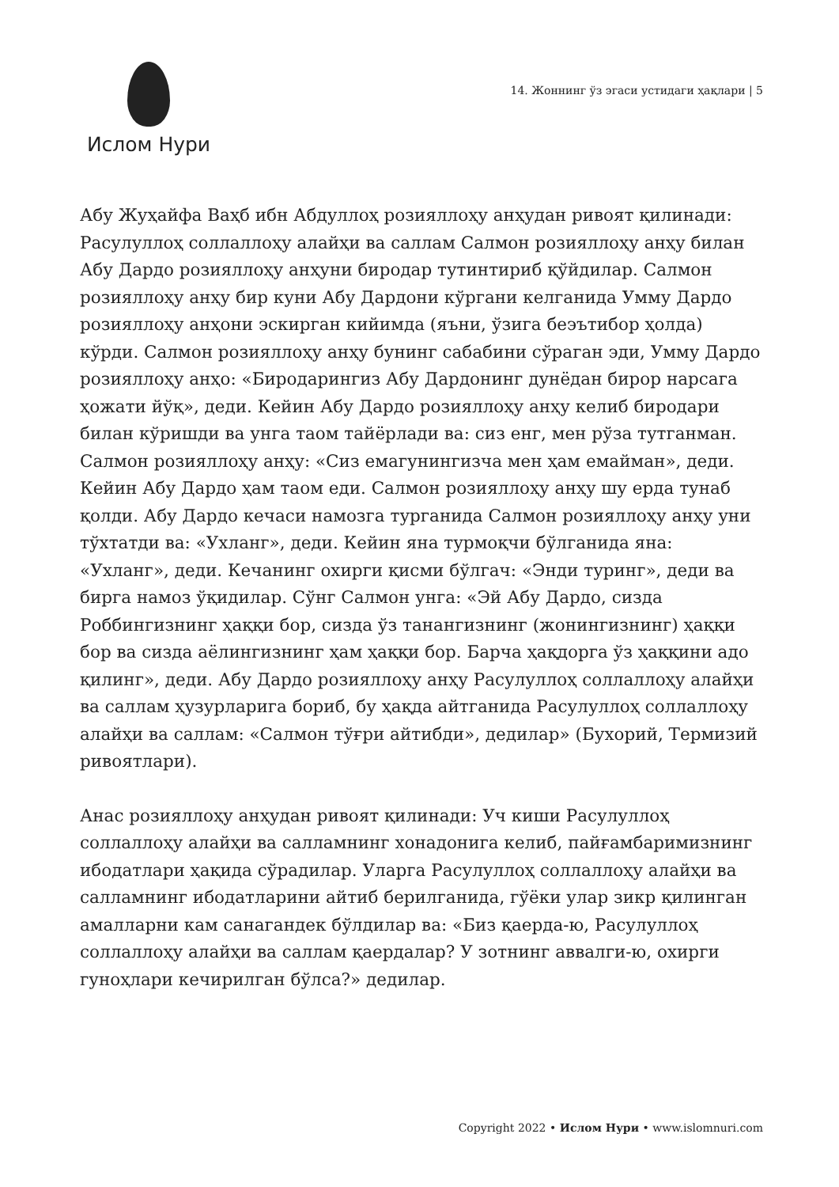Ислом Нури
14. Жоннинг ўз эгаси устидаги ҳақлари | 5
Абу Жуҳайфа Ваҳб ибн Абдуллоҳ розияллоҳу анҳудан ривоят қилинади: Расулуллоҳ соллаллоҳу алайҳи ва саллам Салмон розияллоҳу анҳу билан Абу Дардо розияллоҳу анҳуни биродар тутинтириб қўйдилар. Салмон розияллоҳу анҳу бир куни Абу Дардони кўргани келганида Умму Дардо розияллоҳу анҳони эскирган кийимда (яъни, ўзига беэътибор ҳолда) кўрди. Салмон розияллоҳу анҳу бунинг сабабини сўраган эди, Умму Дардо розияллоҳу анҳо: «Биродарингиз Абу Дардонинг дунёдан бирор нарсага ҳожати йўқ», деди. Кейин Абу Дардо розияллоҳу анҳу келиб биродари билан кўришди ва унга таом тайёрлади ва: сиз енг, мен рўза тутганман. Салмон розияллоҳу анҳу: «Сиз емагунингизча мен ҳам емайман», деди. Кейин Абу Дардо ҳам таом еди. Салмон розияллоҳу анҳу шу ерда тунаб қолди. Абу Дардо кечаси намозга турганида Салмон розияллоҳу анҳу уни тўхтатди ва: «Ухланг», деди. Кейин яна турмоқчи бўлганида яна: «Ухланг», деди. Кечанинг охирги қисми бўлгач: «Энди туринг», деди ва бирга намоз ўқидилар. Сўнг Салмон унга: «Эй Абу Дардо, сизда Роббингизнинг ҳаққи бор, сизда ўз танангизнинг (жонингизнинг) ҳаққи бор ва сизда аёлингизнинг ҳам ҳаққи бор. Барча ҳақдорга ўз ҳаққини адо қилинг», деди. Абу Дардо розияллоҳу анҳу Расулуллоҳ соллаллоҳу алайҳи ва саллам ҳузурларига бориб, бу ҳақда айтганида Расулуллоҳ соллаллоҳу алайҳи ва саллам: «Салмон тўғри айтибди», дедилар» (Бухорий, Термизий ривоятлари).
Анас розияллоҳу анҳудан ривоят қилинади: Уч киши Расулуллоҳ соллаллоҳу алайҳи ва салламнинг хонадонига келиб, пайғамбаримизнинг ибодатлари ҳақида сўрадилар. Уларга Расулуллоҳ соллаллоҳу алайҳи ва салламнинг ибодатларини айтиб берилганида, гўёки улар зикр қилинган амалларни кам санагандек бўлдилар ва: «Биз қаерда-ю, Расулуллоҳ соллаллоҳу алайҳи ва саллам қаердалар? У зотнинг аввалги-ю, охирги гуноҳлари кечирилган бўлса?» дедилар.
Copyright 2022 • Ислом Нури • www.islomnuri.com